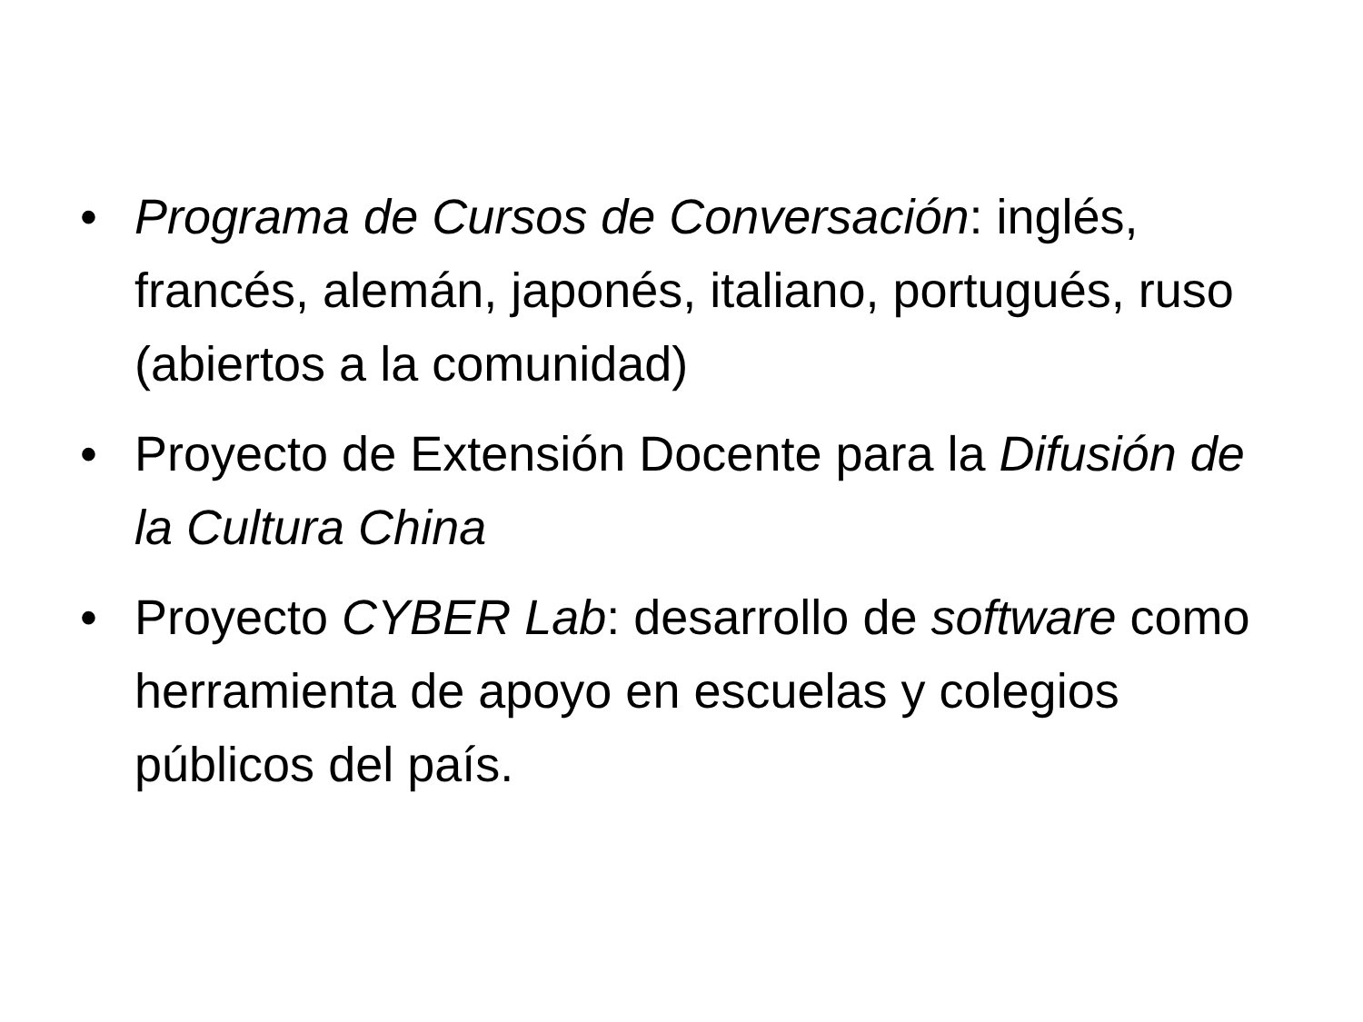• Programa de Cursos de Conversación: inglés, francés, alemán, japonés, italiano, portugués, ruso (abiertos a la comunidad)
• Proyecto de Extensión Docente para la Difusión de la Cultura China
• Proyecto CYBER Lab: desarrollo de software como herramienta de apoyo en escuelas y colegios públicos del país.